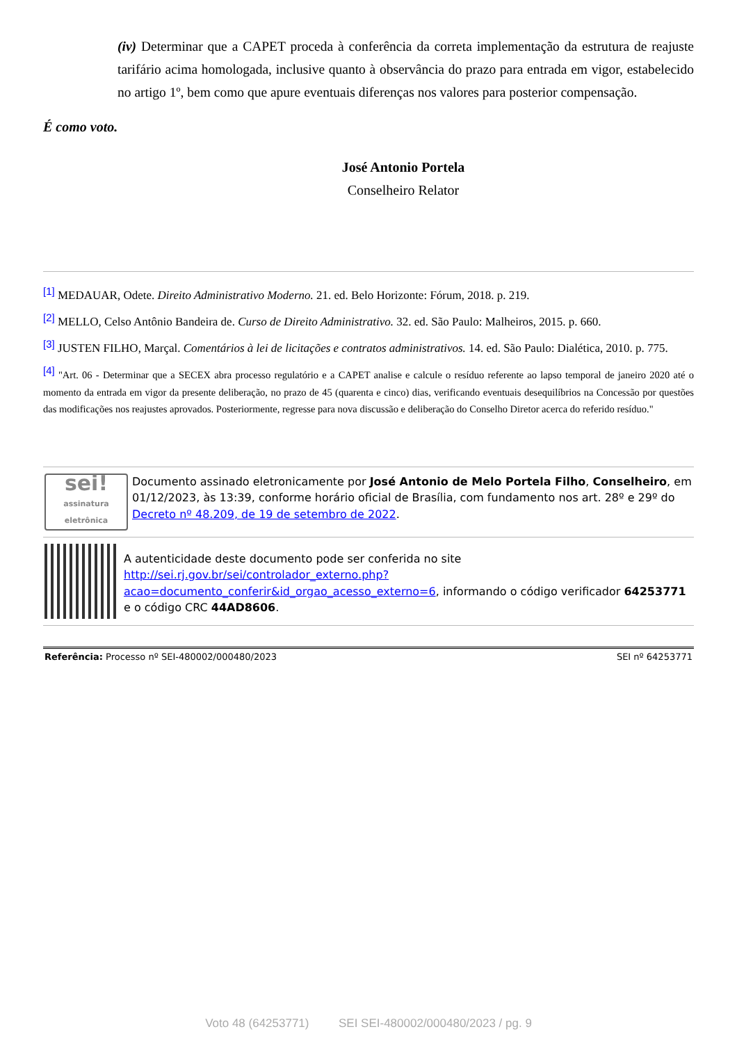(iv) Determinar que a CAPET proceda à conferência da correta implementação da estrutura de reajuste tarifário acima homologada, inclusive quanto à observância do prazo para entrada em vigor, estabelecido no artigo 1º, bem como que apure eventuais diferenças nos valores para posterior compensação.
É como voto.
José Antonio Portela
Conselheiro Relator
[1] MEDAUAR, Odete. Direito Administrativo Moderno. 21. ed. Belo Horizonte: Fórum, 2018. p. 219.
[2] MELLO, Celso Antônio Bandeira de. Curso de Direito Administrativo. 32. ed. São Paulo: Malheiros, 2015. p. 660.
[3] JUSTEN FILHO, Marçal. Comentários à lei de licitações e contratos administrativos. 14. ed. São Paulo: Dialética, 2010. p. 775.
[4] "Art. 06 - Determinar que a SECEX abra processo regulatório e a CAPET analise e calcule o resíduo referente ao lapso temporal de janeiro 2020 até o momento da entrada em vigor da presente deliberação, no prazo de 45 (quarenta e cinco) dias, verificando eventuais desequilíbrios na Concessão por questões das modificações nos reajustes aprovados. Posteriormente, regresse para nova discussão e deliberação do Conselho Diretor acerca do referido resíduo."
sei!
assinatura eletrônica
Documento assinado eletronicamente por José Antonio de Melo Portela Filho, Conselheiro, em 01/12/2023, às 13:39, conforme horário oficial de Brasília, com fundamento nos art. 28º e 29º do Decreto nº 48.209, de 19 de setembro de 2022.
A autenticidade deste documento pode ser conferida no site http://sei.rj.gov.br/sei/controlador_externo.php?acao=documento_conferir&id_orgao_acesso_externo=6, informando o código verificador 64253771 e o código CRC 44AD8606.
Referência: Processo nº SEI-480002/000480/2023 SEI nº 64253771
Voto 48 (64253771) SEI SEI-480002/000480/2023 / pg. 9